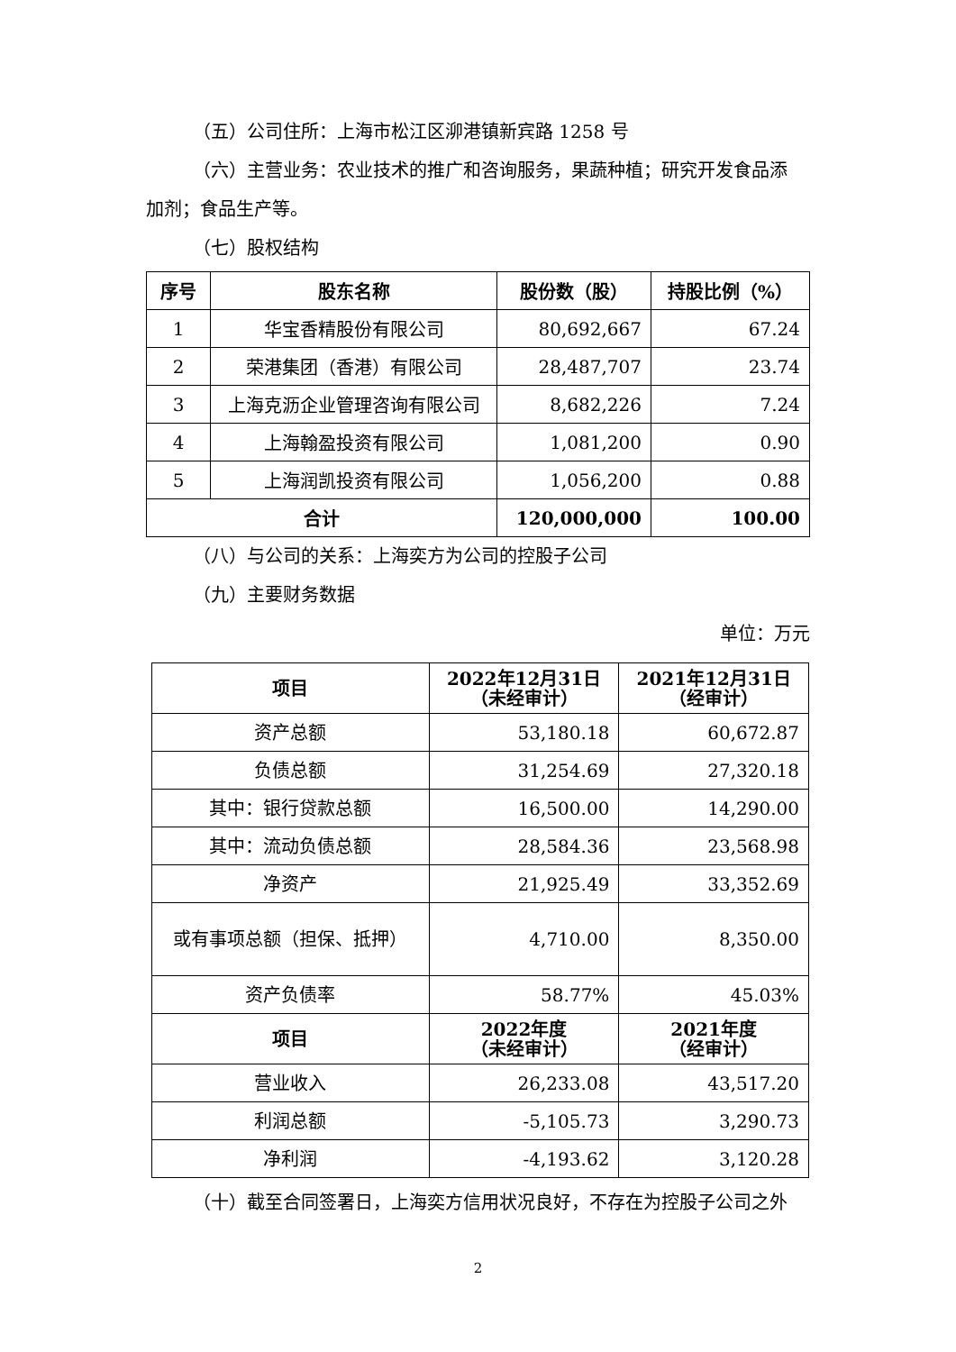（五）公司住所：上海市松江区泖港镇新宾路 1258 号
（六）主营业务：农业技术的推广和咨询服务，果蔬种植；研究开发食品添
加剂；食品生产等。
（七）股权结构
| 序号 | 股东名称 | 股份数（股） | 持股比例（%） |
| --- | --- | --- | --- |
| 1 | 华宝香精股份有限公司 | 80,692,667 | 67.24 |
| 2 | 荣港集团（香港）有限公司 | 28,487,707 | 23.74 |
| 3 | 上海克沥企业管理咨询有限公司 | 8,682,226 | 7.24 |
| 4 | 上海翰盈投资有限公司 | 1,081,200 | 0.90 |
| 5 | 上海润凯投资有限公司 | 1,056,200 | 0.88 |
| 合计 | | 120,000,000 | 100.00 |
（八）与公司的关系：上海奕方为公司的控股子公司
（九）主要财务数据
单位：万元
| 项目 | 2022年12月31日 （未经审计） | 2021年12月31日 （经审计） |
| --- | --- | --- |
| 资产总额 | 53,180.18 | 60,672.87 |
| 负债总额 | 31,254.69 | 27,320.18 |
| 其中：银行贷款总额 | 16,500.00 | 14,290.00 |
| 其中：流动负债总额 | 28,584.36 | 23,568.98 |
| 净资产 | 21,925.49 | 33,352.69 |
| 或有事项总额（担保、抵押） | 4,710.00 | 8,350.00 |
| 资产负债率 | 58.77% | 45.03% |
| 项目 | 2022年度 （未经审计） | 2021年度 （经审计） |
| 营业收入 | 26,233.08 | 43,517.20 |
| 利润总额 | -5,105.73 | 3,290.73 |
| 净利润 | -4,193.62 | 3,120.28 |
（十）截至合同签署日，上海奕方信用状况良好，不存在为控股子公司之外
2